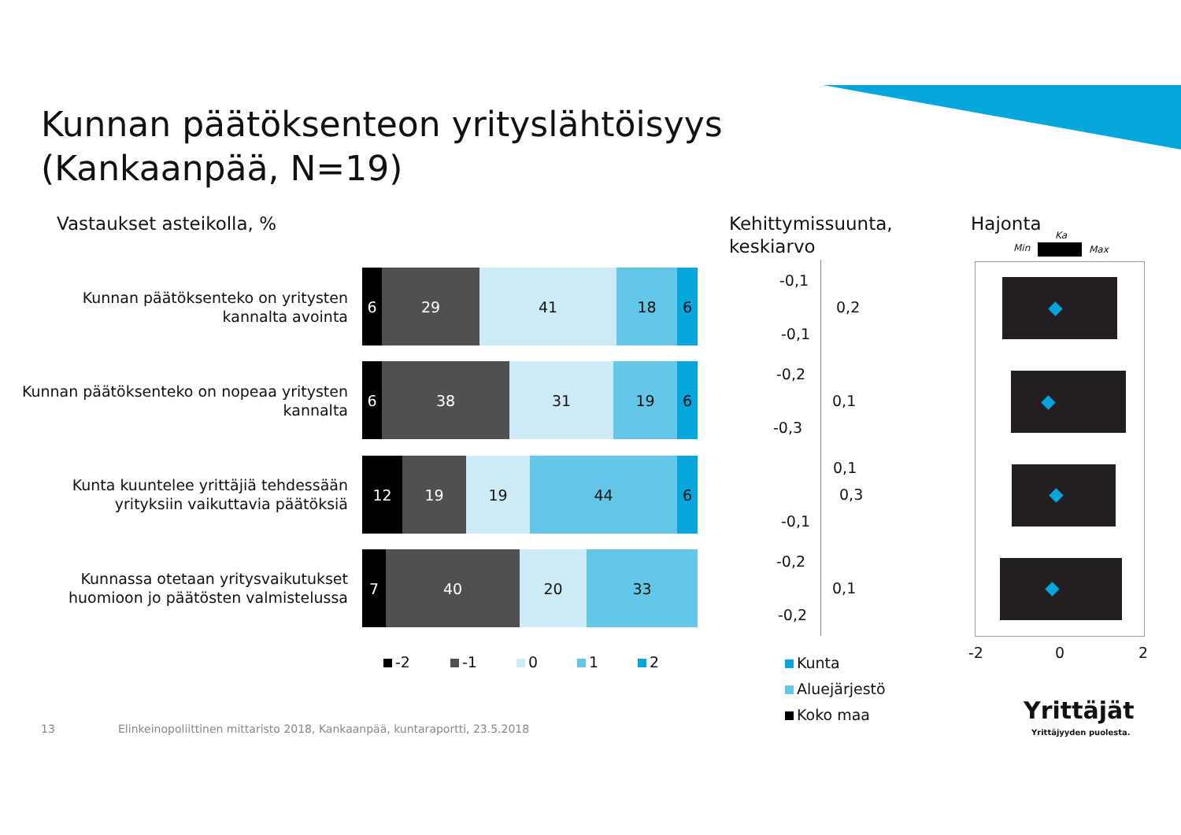Kunnan päätöksenteon yrityslähtöisyys
(Kankaanpää, N=19)
Vastaukset asteikolla, %
Kehittymissuunta,
keskiarvo
Hajonta
Min
Ka
Max
Kunnan päätöksenteko on yritysten kannalta avointa
6 29 41 18 6
Kunnan päätöksenteko on nopeaa yritysten kannalta
6 38 31 19 6
Kunta kuuntelee yrittäjiä tehdessään yrityksiin vaikuttavia päätöksiä
12 19 19 44 6
Kunnassa otetaan yritysvaikutukset huomioon jo päätösten valmistelussa
7 40 20 33
-2 -1 0 1 2
-0,1
0,2
-0,1
-0,2
0,1
-0,3
0,1
0,3
-0,1
-0,2
0,1
-0,2
Kunta
Aluejärjestö
Koko maa
-2 0 2
13
Elinkeinopoliittinen mittaristo 2018, Kankaanpää, kuntaraportti, 23.5.2018
Yrittäjät
Yrittäjyyden puolesta.